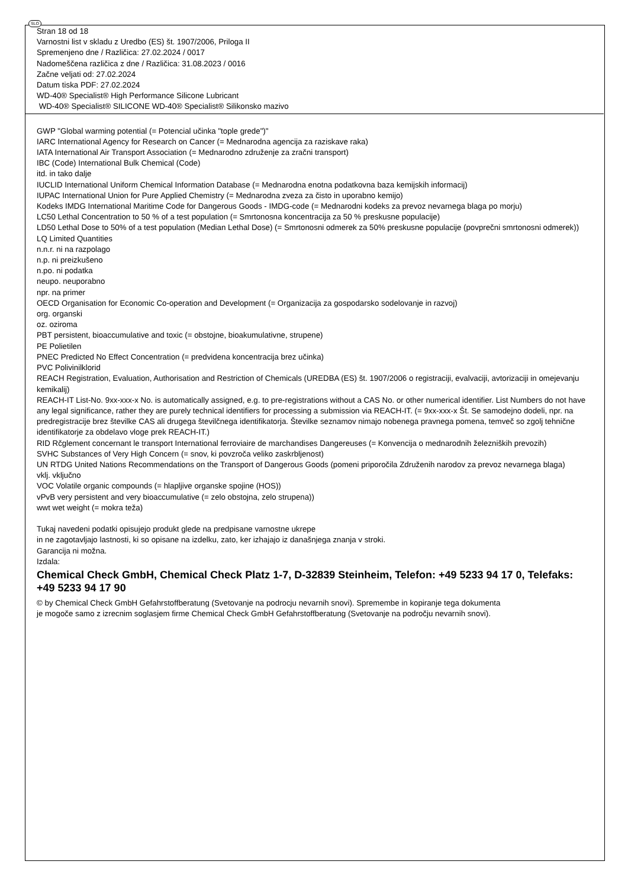SLO
Stran 18 od 18
Varnostni list v skladu z Uredbo (ES) št. 1907/2006, Priloga II
Spremenjeno dne / Različica: 27.02.2024 / 0017
Nadomeščena različica z dne / Različica: 31.08.2023 / 0016
Začne veljati od: 27.02.2024
Datum tiska PDF: 27.02.2024
WD-40® Specialist® High Performance Silicone Lubricant
WD-40® Specialist® SILICONE WD-40® Specialist® Silikonsko mazivo
GWP "Global warming potential (= Potencial učinka "tople grede")"
IARC International Agency for Research on Cancer (= Mednarodna agencija za raziskave raka)
IATA International Air Transport Association (= Mednarodno združenje za zračni transport)
IBC (Code) International Bulk Chemical (Code)
itd. in tako dalje
IUCLID International Uniform Chemical Information Database (= Mednarodna enotna podatkovna baza kemijskih informacij)
IUPAC International Union for Pure Applied Chemistry (= Mednarodna zveza za čisto in uporabno kemijo)
Kodeks IMDG International Maritime Code for Dangerous Goods - IMDG-code (= Mednarodni kodeks za prevoz nevarnega blaga po morju)
LC50 Lethal Concentration to 50 % of a test population (= Smrtonosna koncentracija za 50 % preskusne populacije)
LD50 Lethal Dose to 50% of a test population (Median Lethal Dose) (= Smrtonosni odmerek za 50% preskusne populacije (povprečni smrtonosni odmerek))
LQ Limited Quantities
n.n.r. ni na razpolago
n.p. ni preizkušeno
n.po. ni podatka
neupo. neuporabno
npr. na primer
OECD Organisation for Economic Co-operation and Development (= Organizacija za gospodarsko sodelovanje in razvoj)
org. organski
oz. oziroma
PBT persistent, bioaccumulative and toxic (= obstojne, bioakumulativne, strupene)
PE Polietilen
PNEC Predicted No Effect Concentration (= predvidena koncentracija brez učinka)
PVC Polivinilklorid
REACH Registration, Evaluation, Authorisation and Restriction of Chemicals (UREDBA (ES) št. 1907/2006 o registraciji, evalvaciji, avtorizaciji in omejevanju kemikalij)
REACH-IT List-No. 9xx-xxx-x No. is automatically assigned, e.g. to pre-registrations without a CAS No. or other numerical identifier. List Numbers do not have any legal significance, rather they are purely technical identifiers for processing a submission via REACH-IT. (= 9xx-xxx-x Št. Se samodejno dodeli, npr. na predregistracije brez številke CAS ali drugega številčnega identifikatorja. Številke seznamov nimajo nobenega pravnega pomena, temveč so zgolj tehnične identifikatorje za obdelavo vloge prek REACH-IT.)
RID Rčglement concernant le transport International ferroviaire de marchandises Dangereuses (= Konvencija o mednarodnih železniških prevozih)
SVHC Substances of Very High Concern (= snov, ki povzroča veliko zaskrbljenost)
UN RTDG United Nations Recommendations on the Transport of Dangerous Goods (pomeni priporočila Združenih narodov za prevoz nevarnega blaga)
vklj. vključno
VOC Volatile organic compounds (= hlapljive organske spojine (HOS))
vPvB very persistent and very bioaccumulative (= zelo obstojna, zelo strupena))
wwt wet weight (= mokra teža)
Tukaj navedeni podatki opisujejo produkt glede na predpisane varnostne ukrepe
in ne zagotavljajo lastnosti, ki so opisane na izdelku, zato, ker izhajajo iz današnjega znanja v stroki.
Garancija ni možna.
Izdala:
Chemical Check GmbH, Chemical Check Platz 1-7, D-32839 Steinheim, Telefon: +49 5233 94 17 0, Telefaks: +49 5233 94 17 90
© by Chemical Check GmbH Gefahrstoffberatung (Svetovanje na podrocju nevarnih snovi). Spremembe in kopiranje tega dokumenta
je mogoče samo z izrecnim soglasjem firme Chemical Check GmbH Gefahrstoffberatung (Svetovanje na področju nevarnih snovi).